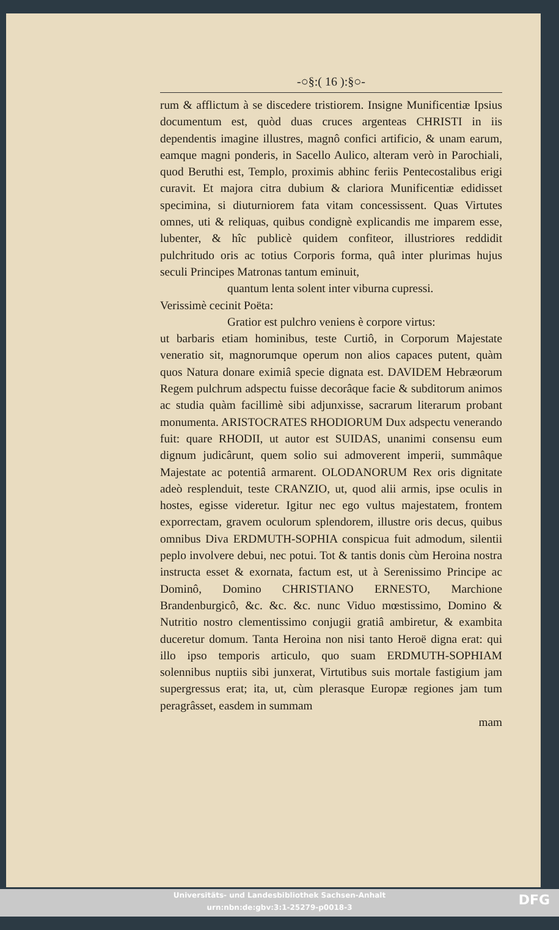-○§:( 16 ):§○-
rum & afflictum à se discedere tristiorem. Insigne Munificentiæ Ipsius documentum est, quòd duas cruces argenteas CHRISTI in iis dependentis imagine illustres, magnô confici artificio, & unam earum, eamque magni ponderis, in Sacello Aulico, alteram verò in Parochiali, quod Beruthi est, Templo, proximis abhinc feriis Pentecostalibus erigi curavit. Et majora citra dubium & clariora Munificentiæ edidisset specimina, si diuturniorem fata vitam concessissent. Quas Virtutes omnes, uti & reliquas, quibus condignè explicandis me imparem esse, lubenter, & hîc publicè quidem confiteor, illustriores reddidit pulchritudo oris ac totius Corporis forma, quâ inter plurimas hujus seculi Principes Matronas tantum eminuit,
quantum lenta solent inter viburna cupressi.
Verissimè cecinit Poëta:
Gratior est pulchro veniens è corpore virtus:
ut barbaris etiam hominibus, teste Curtiô, in Corporum Majestate veneratio sit, magnorumque operum non alios capaces putent, quàm quos Natura donare eximiâ specie dignata est. DAVIDEM Hebræorum Regem pulchrum adspectu fuisse decorâque facie & subditorum animos ac studia quàm facillimè sibi adjunxisse, sacrarum literarum probant monumenta. ARISTOCRATES RHODIORUM Dux adspectu venerando fuit: quare RHODII, ut autor est SUIDAS, unanimi consensu eum dignum judicârunt, quem solio sui admoverent imperii, summâque Majestate ac potentiâ armarent. OLODANORUM Rex oris dignitate adeò resplenduit, teste CRANZIO, ut, quod alii armis, ipse oculis in hostes, egisse videretur. Igitur nec ego vultus majestatem, frontem exporrectam, gravem oculorum splendorem, illustre oris decus, quibus omnibus Diva ERDMUTH-SOPHIA conspicua fuit admodum, silentii peplo involvere debui, nec potui. Tot & tantis donis cùm Heroina nostra instructa esset & exornata, factum est, ut à Serenissimo Principe ac Dominô, Domino CHRISTIANO ERNESTO, Marchione Brandenburgicô, &c. &c. &c. nunc Viduo mœstissimo, Domino & Nutritio nostro clementissimo conjugii gratiâ ambiretur, & exambita duceretur domum. Tanta Heroina non nisi tanto Heroë digna erat: qui illo ipso temporis articulo, quo suam ERDMUTH-SOPHIAM solennibus nuptiis sibi junxerat, Virtutibus suis mortale fastigium jam supergressus erat; ita, ut, cùm plerasque Europæ regiones jam tum peragrâsset, easdem in summam
mam
Universitäts- und Landesbibliothek Sachsen-Anhalt
urn:nbn:de:gbv:3:1-25279-p0018-3
DFG